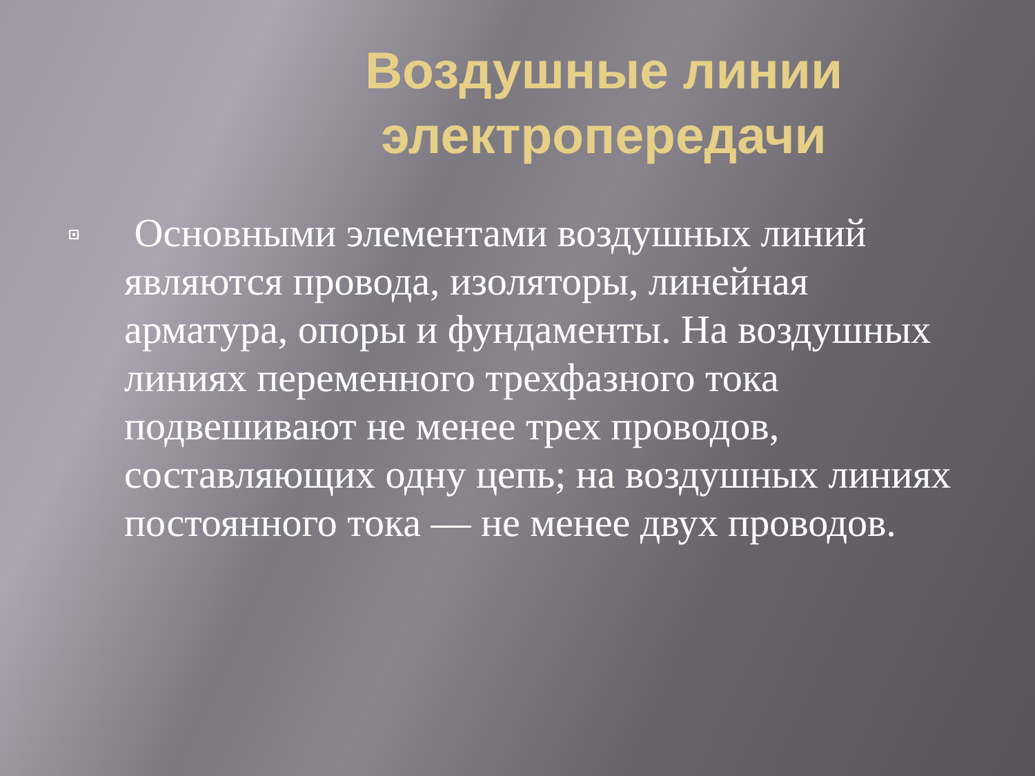Воздушные линии
электропередачи
Основными элементами воздушных линий являются провода, изоляторы, линейная арматура, опоры и фундаменты. На воздушных линиях переменного трехфазного тока подвешивают не менее трех проводов, составляющих одну цепь; на воздушных линиях постоянного тока — не менее двух проводов.